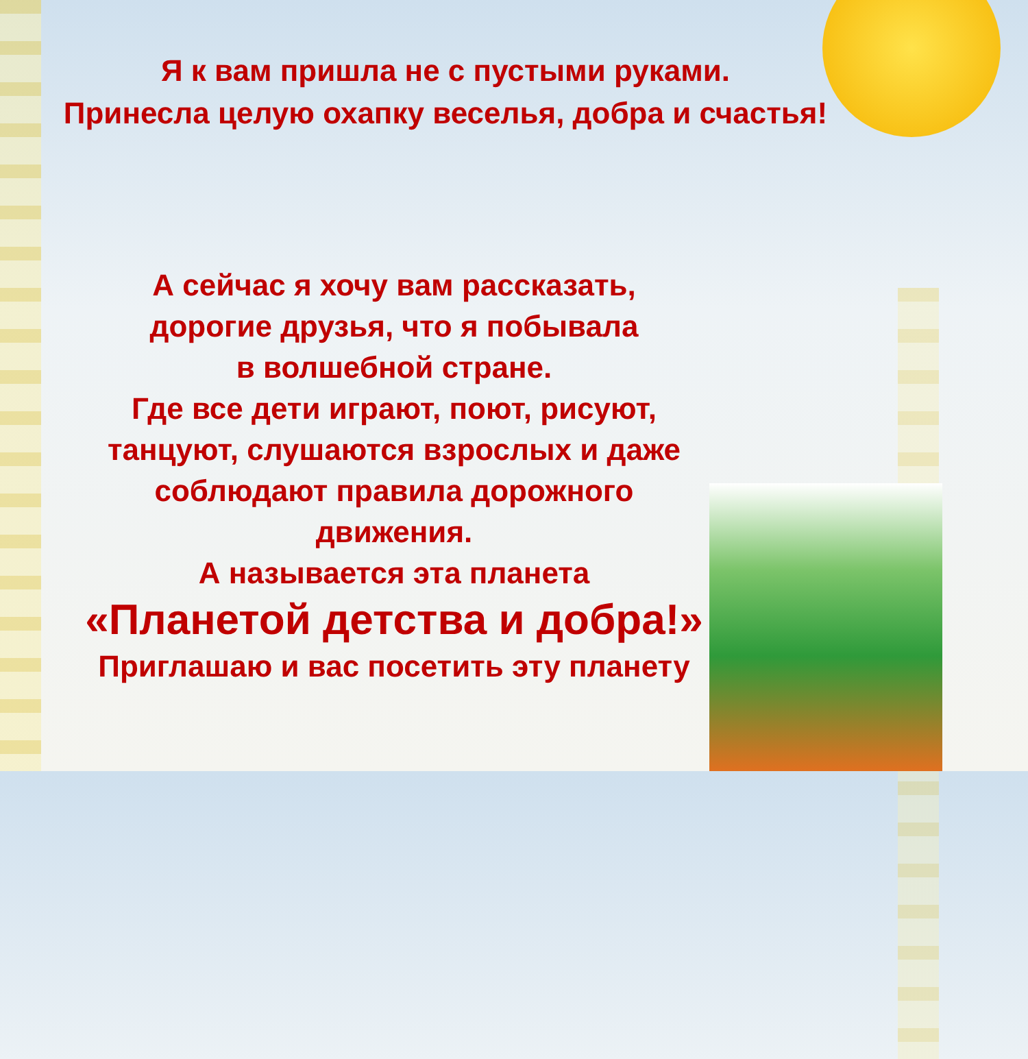Я к вам пришла не с пустыми руками.
Принесла целую охапку веселья, добра и счастья!
А сейчас я хочу вам рассказать,
дорогие друзья, что я побывала
в волшебной стране.
Где все дети играют, поют, рисуют,
танцуют, слушаются взрослых и даже
соблюдают правила дорожного
движения.
А называется эта планета
«Планетой детства и добра!»
Приглашаю и вас посетить эту планету